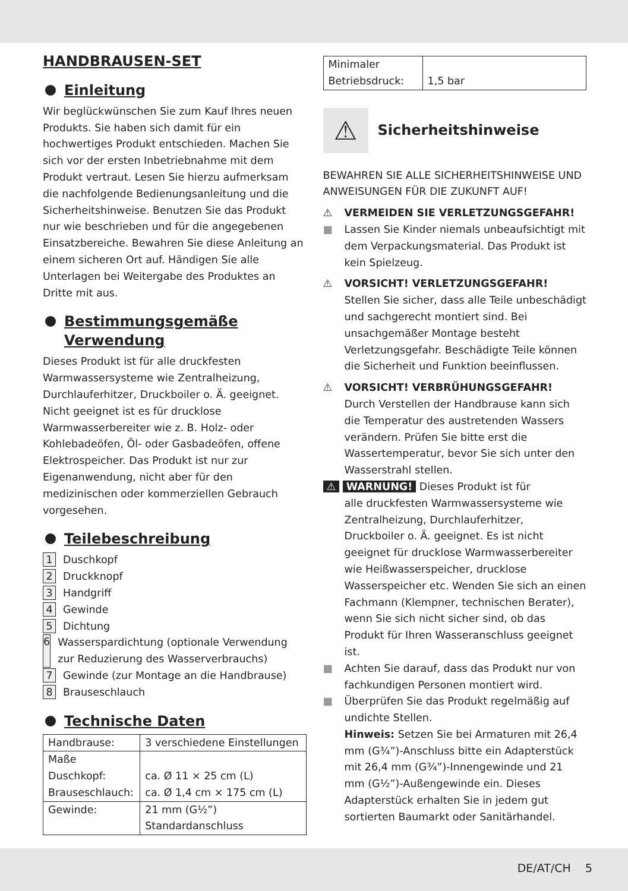HANDBRAUSEN-SET
Einleitung
Wir beglückwünschen Sie zum Kauf Ihres neuen Produkts. Sie haben sich damit für ein hochwertiges Produkt entschieden. Machen Sie sich vor der ersten Inbetriebnahme mit dem Produkt vertraut. Lesen Sie hierzu aufmerksam die nachfolgende Bedienungsanleitung und die Sicherheitshinweise. Benutzen Sie das Produkt nur wie beschrieben und für die angegebenen Einsatzbereiche. Bewahren Sie diese Anleitung an einem sicheren Ort auf. Händigen Sie alle Unterlagen bei Weitergabe des Produktes an Dritte mit aus.
Bestimmungsgemäße Verwendung
Dieses Produkt ist für alle druckfesten Warmwassersysteme wie Zentralheizung, Durchlauferhitzer, Druckboiler o. Ä. geeignet. Nicht geeignet ist es für drucklose Warmwasserbereiter wie z. B. Holz- oder Kohlebadeöfen, Öl- oder Gasbadeöfen, offene Elektrospeicher. Das Produkt ist nur zur Eigenanwendung, nicht aber für den medizinischen oder kommerziellen Gebrauch vorgesehen.
Teilebeschreibung
1 Duschkopf
2 Druckknopf
3 Handgriff
4 Gewinde
5 Dichtung
6 Wasserspardichtung (optionale Verwendung zur Reduzierung des Wasserverbrauchs)
7 Gewinde (zur Montage an die Handbrause)
8 Brauseschlauch
Technische Daten
| Handbrause: | 3 verschiedene Einstellungen |
| Maße Duschkopf: Brauseschlauch: | ca. Ø 11 × 25 cm (L) ca. Ø 1,4 cm × 175 cm (L) |
| Gewinde: | 21 mm (G½”) Standardanschluss |
| Minimaler Betriebsdruck: | 1,5 bar |
⚠
Sicherheitshinweise
BEWAHREN SIE ALLE SICHERHEITSHINWEISE UND ANWEISUNGEN FÜR DIE ZUKUNFT AUF!
⚠ VERMEIDEN SIE VERLETZUNGSGEFAHR!
■ Lassen Sie Kinder niemals unbeaufsichtigt mit dem Verpackungsmaterial. Das Produkt ist kein Spielzeug.
⚠ VORSICHT! VERLETZUNGSGEFAHR!
Stellen Sie sicher, dass alle Teile unbeschädigt und sachgerecht montiert sind. Bei unsachgemäßer Montage besteht Verletzungsgefahr. Beschädigte Teile können die Sicherheit und Funktion beeinflussen.
⚠ VORSICHT! VERBRÜHUNGSGEFAHR!
Durch Verstellen der Handbrause kann sich die Temperatur des austretenden Wassers verändern. Prüfen Sie bitte erst die Wassertemperatur, bevor Sie sich unter den Wasserstrahl stellen.
⚠ WARNUNG! Dieses Produkt ist für
alle druckfesten Warmwassersysteme wie Zentralheizung, Durchlauferhitzer, Druckboiler o. Ä. geeignet. Es ist nicht geeignet für drucklose Warmwasserbereiter wie Heißwasserspeicher, drucklose Wasserspeicher etc. Wenden Sie sich an einen Fachmann (Klempner, technischen Berater), wenn Sie sich nicht sicher sind, ob das Produkt für Ihren Wasseranschluss geeignet ist.
■ Achten Sie darauf, dass das Produkt nur von fachkundigen Personen montiert wird.
■ Überprüfen Sie das Produkt regelmäßig auf undichte Stellen.
Hinweis: Setzen Sie bei Armaturen mit 26,4 mm (G¾”)-Anschluss bitte ein Adapterstück mit 26,4 mm (G¾”)-Innengewinde und 21 mm (G½”)-Außengewinde ein. Dieses Adapterstück erhalten Sie in jedem gut sortierten Baumarkt oder Sanitärhandel.
DE/AT/CH 5